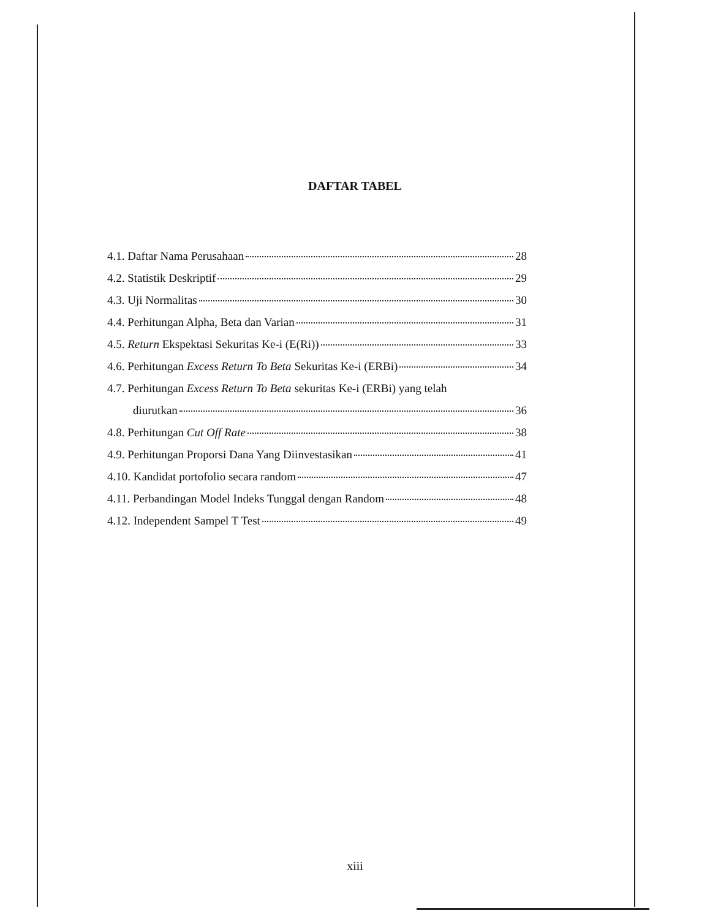DAFTAR TABEL
4.1. Daftar Nama Perusahaan 28
4.2. Statistik Deskriptif 29
4.3. Uji Normalitas 30
4.4. Perhitungan Alpha, Beta dan Varian 31
4.5. Return Ekspektasi Sekuritas Ke-i (E(Ri)) 33
4.6. Perhitungan Excess Return To Beta Sekuritas Ke-i (ERBi) 34
4.7. Perhitungan Excess Return To Beta sekuritas Ke-i (ERBi) yang telah
diurutkan 36
4.8. Perhitungan Cut Off Rate 38
4.9. Perhitungan Proporsi Dana Yang Diinvestasikan 41
4.10. Kandidat portofolio secara random 47
4.11. Perbandingan Model Indeks Tunggal dengan Random 48
4.12. Independent Sampel T Test 49
xiii